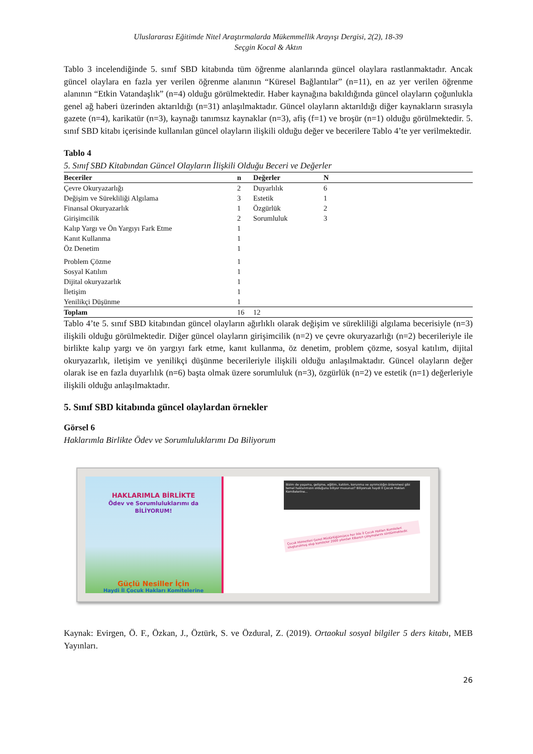Uluslararası Eğitimde Nitel Araştırmalarda Mükemmellik Arayışı Dergisi, 2(2), 18-39
Seçgin Kocal & Aktın
Tablo 3 incelendiğinde 5. sınıf SBD kitabında tüm öğrenme alanlarında güncel olaylara rastlanmaktadır. Ancak güncel olaylara en fazla yer verilen öğrenme alanının “Küresel Bağlantılar” (n=11), en az yer verilen öğrenme alanının “Etkin Vatandaşlık” (n=4) olduğu görülmektedir. Haber kaynağına bakıldığında güncel olayların çoğunlukla genel ağ haberi üzerinden aktarıldığı (n=31) anlaşılmaktadır. Güncel olayların aktarıldığı diğer kaynakların sırasıyla gazete (n=4), karikatür (n=3), kaynağı tanımsız kaynaklar (n=3), afiş (f=1) ve broşür (n=1) olduğu görülmektedir. 5. sınıf SBD kitabı içerisinde kullanılan güncel olayların ilişkili olduğu değer ve becerilere Tablo 4’te yer verilmektedir.
Tablo 4
5. Sınıf SBD Kitabından Güncel Olayların İlişkili Olduğu Beceri ve Değerler
| Beceriler | n | Değerler | N |
| --- | --- | --- | --- |
| Çevre Okuryazarlığı | 2 | Duyarlılık | 6 |
| Değişim ve Sürekliliği Algılama | 3 | Estetik | 1 |
| Finansal Okuryazarlık | 1 | Özgürlük | 2 |
| Girişimcilik | 2 | Sorumluluk | 3 |
| Kalıp Yargı ve Ön Yargıyı Fark Etme | 1 | | |
| Kanıt Kullanma | 1 | | |
| Öz Denetim | 1 | | |
| Problem Çözme | 1 | | |
| Sosyal Katılım | 1 | | |
| Dijital okuryazarlık | 1 | | |
| İletişim | 1 | | |
| Yenilikçi Düşünme | 1 | | |
| Toplam | 16 | 12 | |
Tablo 4’te 5. sınıf SBD kitabından güncel olayların ağırlıklı olarak değişim ve sürekliliği algılama becerisiyle (n=3) ilişkili olduğu görülmektedir. Diğer güncel olayların girişimcilik (n=2) ve çevre okuryazarlığı (n=2) becerileriyle ile birlikte kalıp yargı ve ön yargıyı fark etme, kanıt kullanma, öz denetim, problem çözme, sosyal katılım, dijital okuryazarlık, iletişim ve yenilikçi düşünme becerileriyle ilişkili olduğu anlaşılmaktadır. Güncel olayların değer olarak ise en fazla duyarlılık (n=6) başta olmak üzere sorumluluk (n=3), özgürlük (n=2) ve estetik (n=1) değerleriyle ilişkili olduğu anlaşılmaktadır.
5. Sınıf SBD kitabında güncel olaylardan örnekler
Görsel 6
Haklarımla Birlikte Ödev ve Sorumluluklarımı Da Biliyorum
HAKLARIMLA BİRLİKTE
Ödev ve Sorumluluklarımı da
BİLİYORUM!
Güçlü Nesiller İçin
Haydi İl Çocuk Hakları Komitelerine
Bizim de yaşama, gelişme, eğitim, katılım, korunma ve ayrımcılığın önlenmesi gibi temel haklarımızın olduğunu biliyor musunuz? Biliyorsak haydi İl Çocuk Hakları Komitelerine...
Çocuk Hizmetleri Genel Müdürlüğümüzce her ilde İl Çocuk Hakları Komiteleri oluşturulmuş olup komiteler 2000 yılından itibaren çalışmalarını sürdürmektedir.
Kaynak: Evirgen, Ö. F., Özkan, J., Öztürk, S. ve Özdural, Z. (2019). Ortaokul sosyal bilgiler 5 ders kitabı, MEB Yayınları.
26